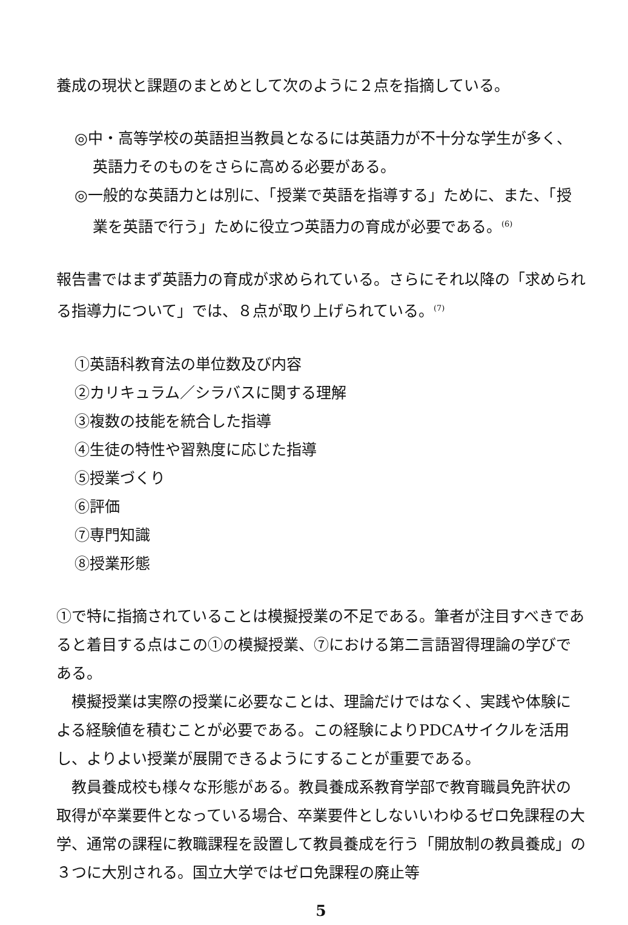養成の現状と課題のまとめとして次のように２点を指摘している。
◎中・高等学校の英語担当教員となるには英語力が不十分な学生が多く、英語力そのものをさらに高める必要がある。
◎一般的な英語力とは別に、「授業で英語を指導する」ために、また、「授業を英語で行う」ために役立つ英語力の育成が必要である。<sup>(6)</sup>
報告書ではまず英語力の育成が求められている。さらにそれ以降の「求められる指導力について」では、８点が取り上げられている。<sup>(7)</sup>
①英語科教育法の単位数及び内容
②カリキュラム／シラバスに関する理解
③複数の技能を統合した指導
④生徒の特性や習熟度に応じた指導
⑤授業づくり
⑥評価
⑦専門知識
⑧授業形態
①で特に指摘されていることは模擬授業の不足である。筆者が注目すべきであると着目する点はこの①の模擬授業、⑦における第二言語習得理論の学びである。
模擬授業は実際の授業に必要なことは、理論だけではなく、実践や体験による経験値を積むことが必要である。この経験によりPDCAサイクルを活用し、よりよい授業が展開できるようにすることが重要である。
教員養成校も様々な形態がある。教員養成系教育学部で教育職員免許状の取得が卒業要件となっている場合、卒業要件としないいわゆるゼロ免課程の大学、通常の課程に教職課程を設置して教員養成を行う「開放制の教員養成」の３つに大別される。国立大学ではゼロ免課程の廃止等
5